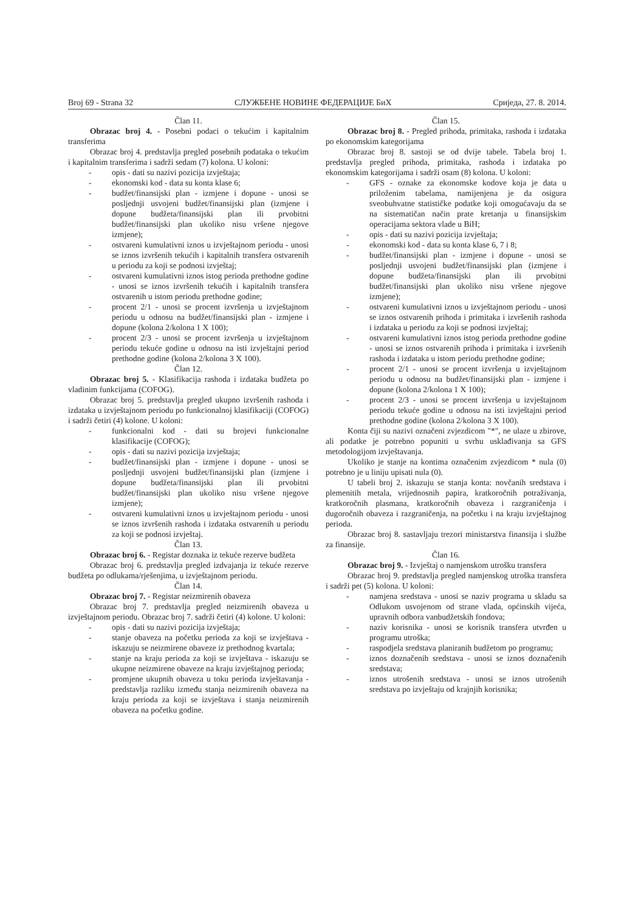Broj 69 - Strana 32 СЛУЖБЕНЕ НОВИНЕ ФЕДЕРАЦИЈЕ БиХ Сриједа, 27. 8. 2014.
Član 11.
Obrazac broj 4. - Posebni podaci o tekućim i kapitalnim transferima
Obrazac broj 4. predstavlja pregled posebnih podataka o tekućim i kapitalnim transferima i sadrži sedam (7) kolona. U koloni:
- opis - dati su nazivi pozicija izvještaja;
- ekonomski kod - data su konta klase 6;
- budžet/finansijski plan - izmjene i dopune - unosi se posljednji usvojeni budžet/finansijski plan (izmjene i dopune budžeta/finansijski plan ili prvobitni budžet/finansijski plan ukoliko nisu vršene njegove izmjene);
- ostvareni kumulativni iznos u izvještajnom periodu - unosi se iznos izvršenih tekućih i kapitalnih transfera ostvarenih u periodu za koji se podnosi izvještaj;
- ostvareni kumulativni iznos istog perioda prethodne godine - unosi se iznos izvršenih tekućih i kapitalnih transfera ostvarenih u istom periodu prethodne godine;
- procent 2/1 - unosi se procent izvršenja u izvještajnom periodu u odnosu na budžet/finansijski plan - izmjene i dopune (kolona 2/kolona 1 X 100);
- procent 2/3 - unosi se procent izvršenja u izvještajnom periodu tekuće godine u odnosu na isti izvještajni period prethodne godine (kolona 2/kolona 3 X 100).
Član 12.
Obrazac broj 5. - Klasifikacija rashoda i izdataka budžeta po vladinim funkcijama (COFOG).
Obrazac broj 5. predstavlja pregled ukupno izvršenih rashoda i izdataka u izvještajnom periodu po funkcionalnoj klasifikaciji (COFOG) i sadrži četiri (4) kolone. U koloni:
- funkcionalni kod - dati su brojevi funkcionalne klasifikacije (COFOG);
- opis - dati su nazivi pozicija izvještaja;
- budžet/finansijski plan - izmjene i dopune - unosi se posljednji usvojeni budžet/finansijski plan (izmjene i dopune budžeta/finansijski plan ili prvobitni budžet/finansijski plan ukoliko nisu vršene njegove izmjene);
- ostvareni kumulativni iznos u izvještajnom periodu - unosi se iznos izvršenih rashoda i izdataka ostvarenih u periodu za koji se podnosi izvještaj.
Član 13.
Obrazac broj 6. - Registar doznaka iz tekuće rezerve budžeta
Obrazac broj 6. predstavlja pregled izdvajanja iz tekuće rezerve budžeta po odlukama/rješenjima, u izvještajnom periodu.
Član 14.
Obrazac broj 7. - Registar neizmirenih obaveza
Obrazac broj 7. predstavlja pregled neizmirenih obaveza u izvještajnom periodu. Obrazac broj 7. sadrži četiri (4) kolone. U koloni:
- opis - dati su nazivi pozicija izvještaja;
- stanje obaveza na početku perioda za koji se izvještava - iskazuju se neizmirene obaveze iz prethodnog kvartala;
- stanje na kraju perioda za koji se izvještava - iskazuju se ukupne neizmirene obaveze na kraju izvještajnog perioda;
- promjene ukupnih obaveza u toku perioda izvještavanja - predstavlja razliku između stanja neizmirenih obaveza na kraju perioda za koji se izvještava i stanja neizmirenih obaveza na početku godine.
Član 15.
Obrazac broj 8. - Pregled prihoda, primitaka, rashoda i izdataka po ekonomskim kategorijama
Obrazac broj 8. sastoji se od dvije tabele. Tabela broj 1. predstavlja pregled prihoda, primitaka, rashoda i izdataka po ekonomskim kategorijama i sadrži osam (8) kolona. U koloni:
- GFS - oznake za ekonomske kodove koja je data u priloženim tabelama, namijenjena je da osigura sveobuhvatne statističke podatke koji omogućavaju da se na sistematičan način prate kretanja u finansijskim operacijama sektora vlade u BiH;
- opis - dati su nazivi pozicija izvještaja;
- ekonomski kod - data su konta klase 6, 7 i 8;
- budžet/finansijski plan - izmjene i dopune - unosi se posljednji usvojeni budžet/finansijski plan (izmjene i dopune budžeta/finansijski plan ili prvobitni budžet/finansijski plan ukoliko nisu vršene njegove izmjene);
- ostvareni kumulativni iznos u izvještajnom periodu - unosi se iznos ostvarenih prihoda i primitaka i izvršenih rashoda i izdataka u periodu za koji se podnosi izvještaj;
- ostvareni kumulativni iznos istog perioda prethodne godine - unosi se iznos ostvarenih prihoda i primitaka i izvršenih rashoda i izdataka u istom periodu prethodne godine;
- procent 2/1 - unosi se procent izvršenja u izvještajnom periodu u odnosu na budžet/finansijski plan - izmjene i dopune (kolona 2/kolona 1 X 100);
- procent 2/3 - unosi se procent izvršenja u izvještajnom periodu tekuće godine u odnosu na isti izvještajni period prethodne godine (kolona 2/kolona 3 X 100).
Konta čiji su nazivi označeni zvjezdicom "*", ne ulaze u zbirove, ali podatke je potrebno popuniti u svrhu usklađivanja sa GFS metodologijom izvještavanja.
Ukoliko je stanje na kontima označenim zvjezdicom * nula (0) potrebno je u liniju upisati nula (0).
U tabeli broj 2. iskazuju se stanja konta: novčanih sredstava i plemenitih metala, vrijednosnih papira, kratkoročnih potraživanja, kratkoročnih plasmana, kratkoročnih obaveza i razgraničenja i dugoročnih obaveza i razgraničenja, na početku i na kraju izvještajnog perioda.
Obrazac broj 8. sastavljaju trezori ministarstva finansija i službe za finansije.
Član 16.
Obrazac broj 9. - Izvještaj o namjenskom utrošku transfera
Obrazac broj 9. predstavlja pregled namjenskog utroška transfera i sadrži pet (5) kolona. U koloni:
- namjena sredstava - unosi se naziv programa u skladu sa Odlukom usvojenom od strane vlada, općinskih vijeća, upravnih odbora vanbudžetskih fondova;
- naziv korisnika - unosi se korisnik transfera utvrđen u programu utroška;
- raspodjela sredstava planiranih budžetom po programu;
- iznos doznačenih sredstava - unosi se iznos doznačenih sredstava;
- iznos utrošenih sredstava - unosi se iznos utrošenih sredstava po izvještaju od krajnjih korisnika;